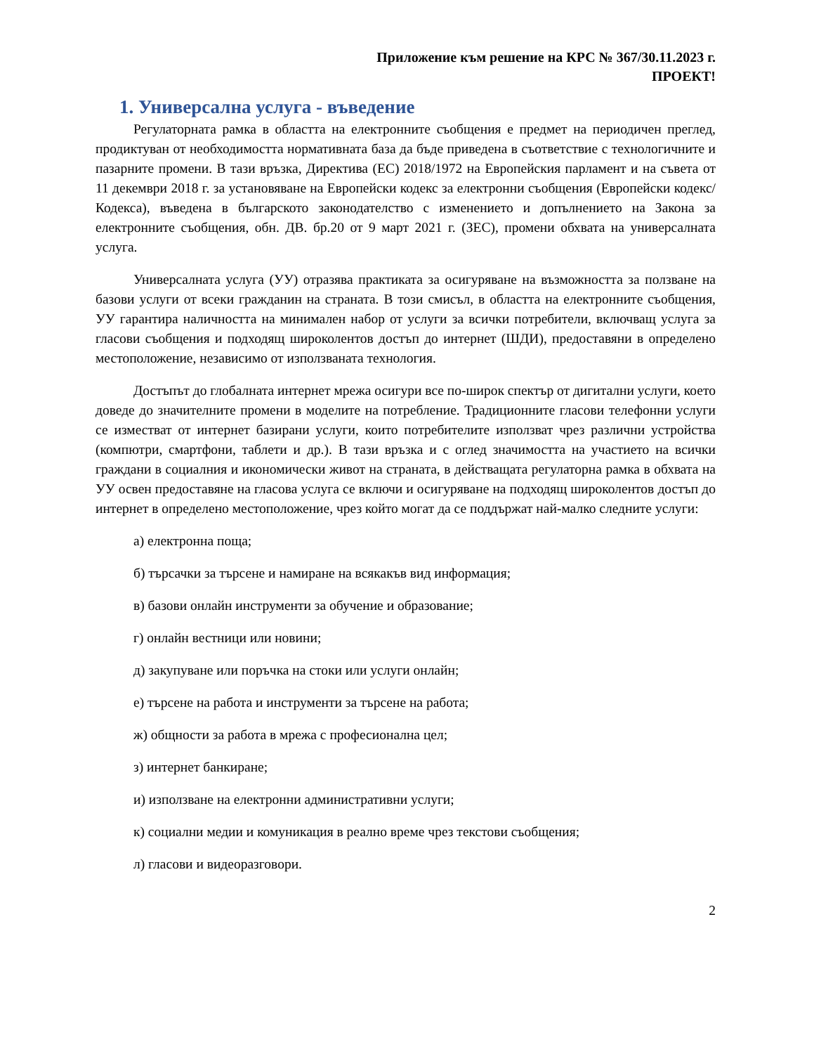Приложение към решение на КРС № 367/30.11.2023 г.
ПРОЕКТ!
1. Универсална услуга - въведение
Регулаторната рамка в областта на електронните съобщения е предмет на периодичен преглед, продиктуван от необходимостта нормативната база да бъде приведена в съответствие с технологичните и пазарните промени. В тази връзка, Директива (ЕС) 2018/1972 на Европейския парламент и на съвета от 11 декември 2018 г. за установяване на Европейски кодекс за електронни съобщения (Европейски кодекс/Кодекса), въведена в българското законодателство с изменението и допълнението на Закона за електронните съобщения, обн. ДВ. бр.20 от 9 март 2021 г. (ЗЕС), промени обхвата на универсалната услуга.
Универсалната услуга (УУ) отразява практиката за осигуряване на възможността за ползване на базови услуги от всеки гражданин на страната. В този смисъл, в областта на електронните съобщения, УУ гарантира наличността на минимален набор от услуги за всички потребители, включващ услуга за гласови съобщения и подходящ широколентов достъп до интернет (ШДИ), предоставяни в определено местоположение, независимо от използваната технология.
Достъпът до глобалната интернет мрежа осигури все по-широк спектър от дигитални услуги, което доведе до значителните промени в моделите на потребление. Традиционните гласови телефонни услуги се изместват от интернет базирани услуги, които потребителите използват чрез различни устройства (компютри, смартфони, таблети и др.). В тази връзка и с оглед значимостта на участието на всички граждани в социалния и икономически живот на страната, в действащата регулаторна рамка в обхвата на УУ освен предоставяне на гласова услуга се включи и осигуряване на подходящ широколентов достъп до интернет в определено местоположение, чрез който могат да се поддържат най-малко следните услуги:
а) електронна поща;
б) търсачки за търсене и намиране на всякакъв вид информация;
в) базови онлайн инструменти за обучение и образование;
г) онлайн вестници или новини;
д) закупуване или поръчка на стоки или услуги онлайн;
е) търсене на работа и инструменти за търсене на работа;
ж) общности за работа в мрежа с професионална цел;
з) интернет банкиране;
и) използване на електронни административни услуги;
к) социални медии и комуникация в реално време чрез текстови съобщения;
л) гласови и видеоразговори.
2